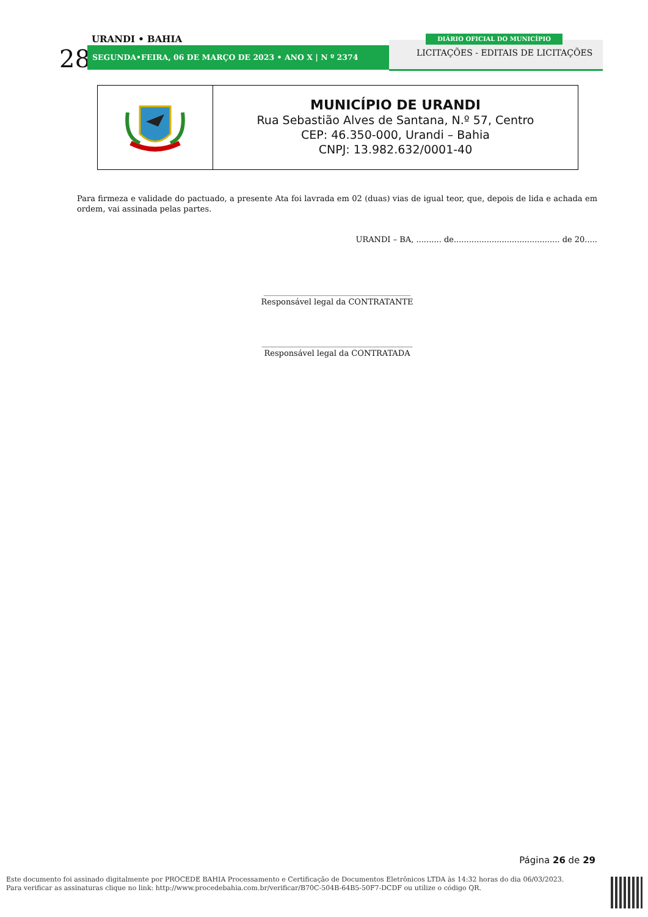URANDI • BAHIA
28 SEGUNDA•FEIRA, 06 DE MARÇO DE 2023 • ANO X | N º 2374
DIÁRIO OFICIAL DO MUNICÍPIO
LICITAÇÕES - EDITAIS DE LICITAÇÕES
MUNICÍPIO DE URANDI
Rua Sebastião Alves de Santana, N.º 57, Centro
CEP: 46.350-000, Urandi – Bahia
CNPJ: 13.982.632/0001-40
Para firmeza e validade do pactuado, a presente Ata foi lavrada em 02 (duas) vias de igual teor, que, depois de lida e achada em ordem, vai assinada pelas partes.
URANDI – BA, .......... de.......................................... de 20.....
_____________________________________
Responsável legal da CONTRATANTE
______________________________________
Responsável legal da CONTRATADA
Página 26 de 29
Este documento foi assinado digitalmente por PROCEDE BAHIA Processamento e Certificação de Documentos Eletrônicos LTDA às 14:32 horas do dia 06/03/2023.
Para verificar as assinaturas clique no link: http://www.procedebahia.com.br/verificar/B70C-504B-64B5-50F7-DCDF ou utilize o código QR.